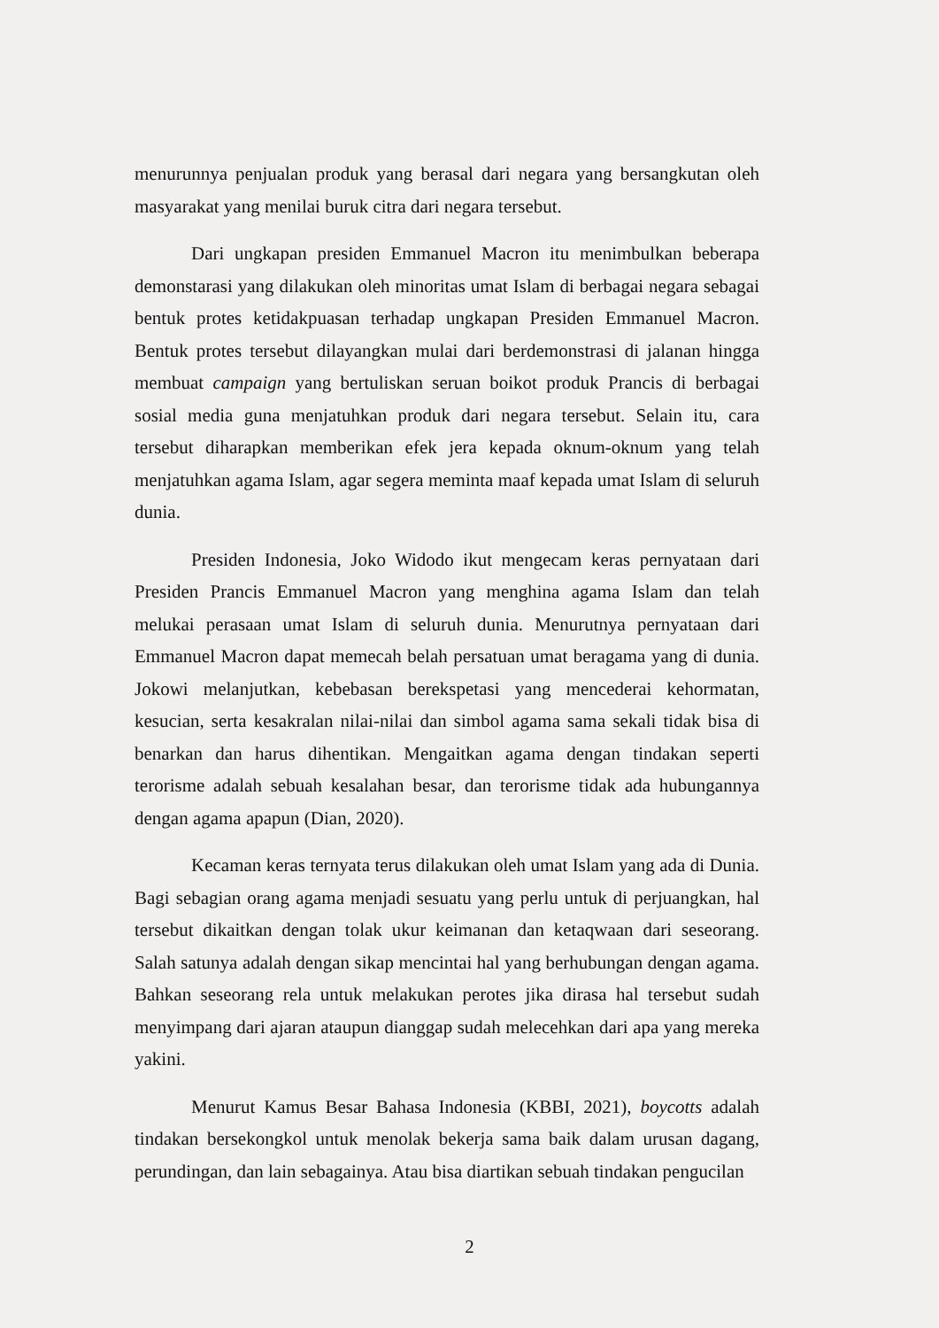menurunnya penjualan produk yang berasal dari negara yang bersangkutan oleh masyarakat yang menilai buruk citra dari negara tersebut.
Dari ungkapan presiden Emmanuel Macron itu menimbulkan beberapa demonstarasi yang dilakukan oleh minoritas umat Islam di berbagai negara sebagai bentuk protes ketidakpuasan terhadap ungkapan Presiden Emmanuel Macron. Bentuk protes tersebut dilayangkan mulai dari berdemonstrasi di jalanan hingga membuat campaign yang bertuliskan seruan boikot produk Prancis di berbagai sosial media guna menjatuhkan produk dari negara tersebut. Selain itu, cara tersebut diharapkan memberikan efek jera kepada oknum-oknum yang telah menjatuhkan agama Islam, agar segera meminta maaf kepada umat Islam di seluruh dunia.
Presiden Indonesia, Joko Widodo ikut mengecam keras pernyataan dari Presiden Prancis Emmanuel Macron yang menghina agama Islam dan telah melukai perasaan umat Islam di seluruh dunia. Menurutnya pernyataan dari Emmanuel Macron dapat memecah belah persatuan umat beragama yang di dunia. Jokowi melanjutkan, kebebasan berekspetasi yang mencederai kehormatan, kesucian, serta kesakralan nilai-nilai dan simbol agama sama sekali tidak bisa di benarkan dan harus dihentikan. Mengaitkan agama dengan tindakan seperti terorisme adalah sebuah kesalahan besar, dan terorisme tidak ada hubungannya dengan agama apapun (Dian, 2020).
Kecaman keras ternyata terus dilakukan oleh umat Islam yang ada di Dunia. Bagi sebagian orang agama menjadi sesuatu yang perlu untuk di perjuangkan, hal tersebut dikaitkan dengan tolak ukur keimanan dan ketaqwaan dari seseorang. Salah satunya adalah dengan sikap mencintai hal yang berhubungan dengan agama. Bahkan seseorang rela untuk melakukan perotes jika dirasa hal tersebut sudah menyimpang dari ajaran ataupun dianggap sudah melecehkan dari apa yang mereka yakini.
Menurut Kamus Besar Bahasa Indonesia (KBBI, 2021), boycotts adalah tindakan bersekongkol untuk menolak bekerja sama baik dalam urusan dagang, perundingan, dan lain sebagainya. Atau bisa diartikan sebuah tindakan pengucilan
2